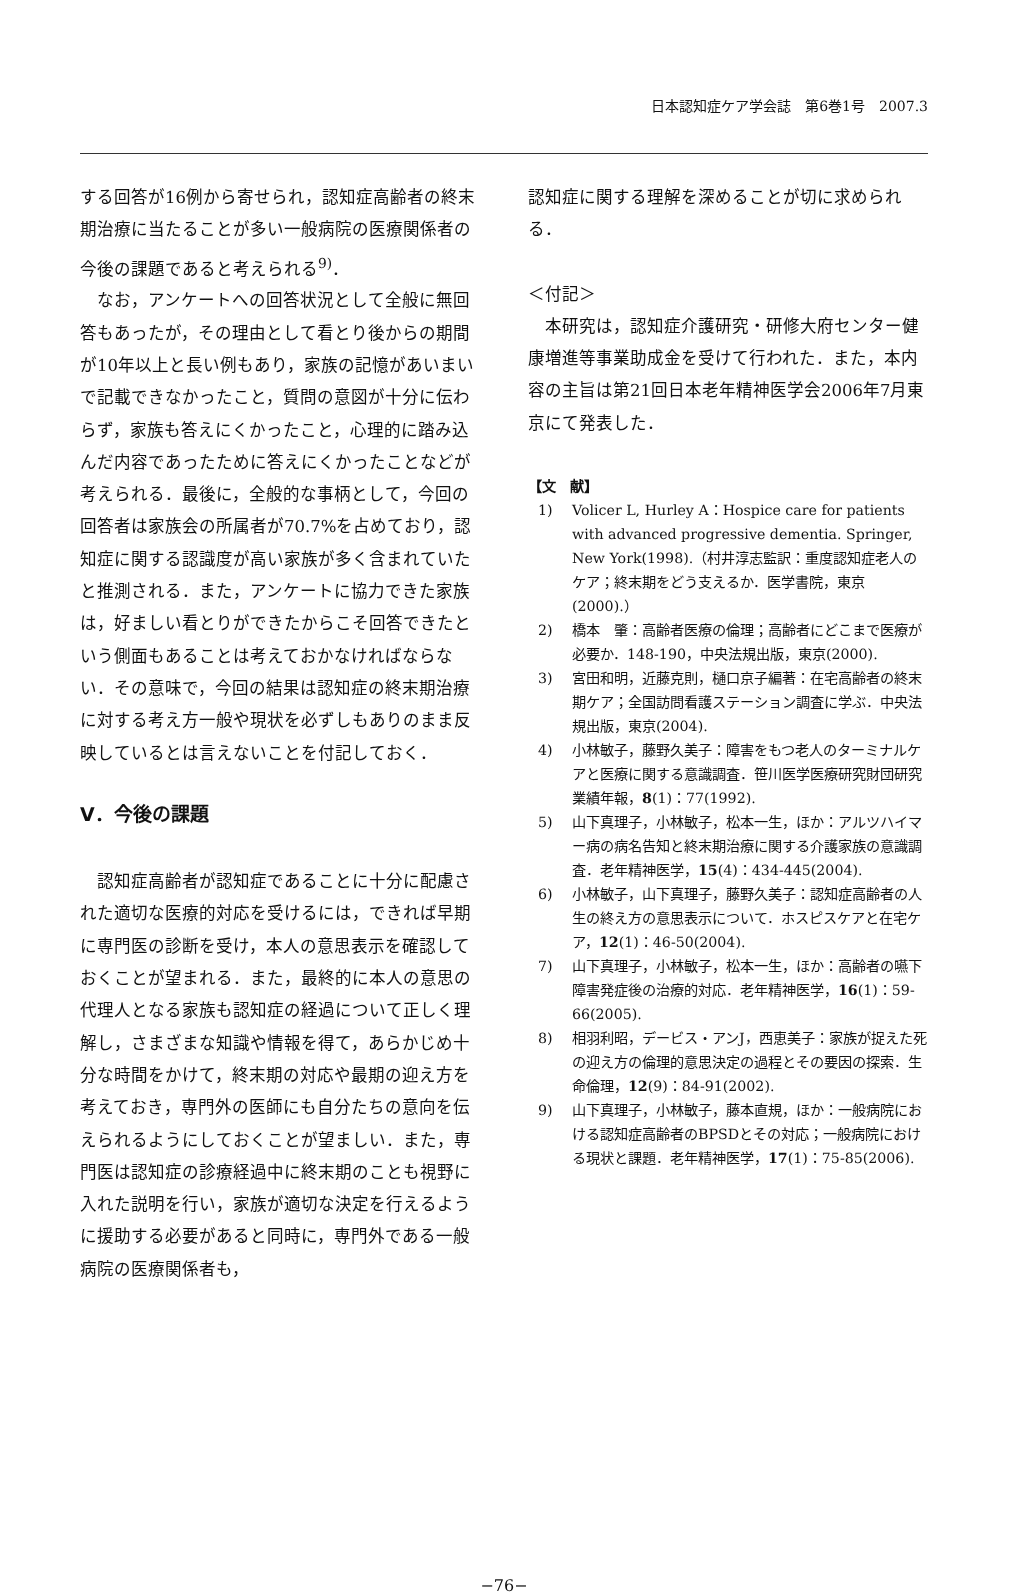日本認知症ケア学会誌　第6巻1号　2007.3
する回答が16例から寄せられ，認知症高齢者の終末期治療に当たることが多い一般病院の医療関係者の今後の課題であると考えられる<sup>9)</sup>．
なお，アンケートへの回答状況として全般に無回答もあったが，その理由として看とり後からの期間が10年以上と長い例もあり，家族の記憶があいまいで記載できなかったこと，質問の意図が十分に伝わらず，家族も答えにくかったこと，心理的に踏み込んだ内容であったために答えにくかったことなどが考えられる．最後に，全般的な事柄として，今回の回答者は家族会の所属者が70.7%を占めており，認知症に関する認識度が高い家族が多く含まれていたと推測される．また，アンケートに協力できた家族は，好ましい看とりができたからこそ回答できたという側面もあることは考えておかなければならない．その意味で，今回の結果は認知症の終末期治療に対する考え方一般や現状を必ずしもありのまま反映しているとは言えないことを付記しておく．
V．今後の課題
認知症高齢者が認知症であることに十分に配慮された適切な医療的対応を受けるには，できれば早期に専門医の診断を受け，本人の意思表示を確認しておくことが望まれる．また，最終的に本人の意思の代理人となる家族も認知症の経過について正しく理解し，さまざまな知識や情報を得て，あらかじめ十分な時間をかけて，終末期の対応や最期の迎え方を考えておき，専門外の医師にも自分たちの意向を伝えられるようにしておくことが望ましい．また，専門医は認知症の診療経過中に終末期のことも視野に入れた説明を行い，家族が適切な決定を行えるように援助する必要があると同時に，専門外である一般病院の医療関係者も，
認知症に関する理解を深めることが切に求められる．
＜付記＞
本研究は，認知症介護研究・研修大府センター健康増進等事業助成金を受けて行われた．また，本内容の主旨は第21回日本老年精神医学会2006年7月東京にて発表した．
【文　献】
1) Volicer L, Hurley A：Hospice care for patients with advanced progressive dementia. Springer, New York(1998).（村井淳志監訳：重度認知症老人のケア；終末期をどう支えるか．医学書院，東京(2000).）
2) 橋本　肇：高齢者医療の倫理；高齢者にどこまで医療が必要か．148-190，中央法規出版，東京(2000).
3) 宮田和明，近藤克則，樋口京子編著：在宅高齢者の終末期ケア；全国訪問看護ステーション調査に学ぶ．中央法規出版，東京(2004).
4) 小林敏子，藤野久美子：障害をもつ老人のターミナルケアと医療に関する意識調査．笹川医学医療研究財団研究業績年報，8(1)：77(1992).
5) 山下真理子，小林敏子，松本一生，ほか：アルツハイマー病の病名告知と終末期治療に関する介護家族の意識調査．老年精神医学，15(4)：434-445(2004).
6) 小林敏子，山下真理子，藤野久美子：認知症高齢者の人生の終え方の意思表示について．ホスピスケアと在宅ケア，12(1)：46-50(2004).
7) 山下真理子，小林敏子，松本一生，ほか：高齢者の嚥下障害発症後の治療的対応．老年精神医学，16(1)：59-66(2005).
8) 相羽利昭，デービス・アンJ，西恵美子：家族が捉えた死の迎え方の倫理的意思決定の過程とその要因の探索．生命倫理，12(9)：84-91(2002).
9) 山下真理子，小林敏子，藤本直規，ほか：一般病院における認知症高齢者のBPSDとその対応；一般病院における現状と課題．老年精神医学，17(1)：75-85(2006).
−76−